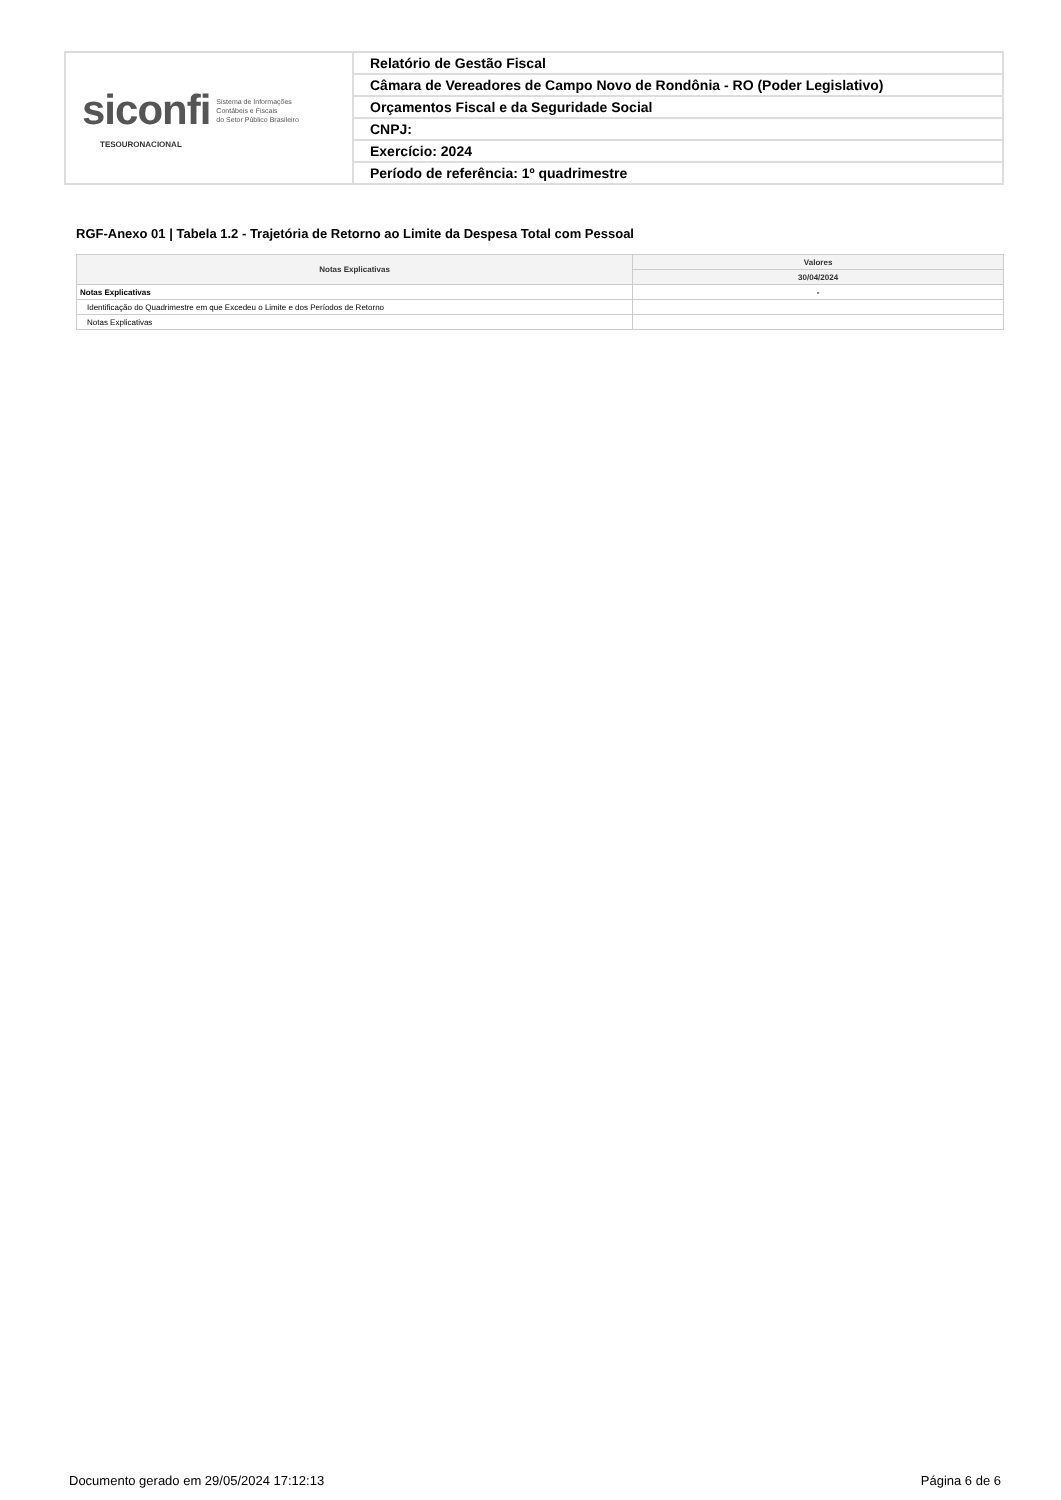| siconfi Sistema de Informações Contábeis e Fiscais do Setor Público Brasileiro TESOURONACIONAL | Relatório de Gestão Fiscal |
| | Câmara de Vereadores de Campo Novo de Rondônia - RO (Poder Legislativo) |
| | Orçamentos Fiscal e da Seguridade Social |
| | CNPJ: |
| | Exercício: 2024 |
| | Período de referência: 1º quadrimestre |
RGF-Anexo 01 | Tabela 1.2 - Trajetória de Retorno ao Limite da Despesa Total com Pessoal
| Notas Explicativas | Valores |
| --- | --- |
| | 30/04/2024 |
| Notas Explicativas | - |
| Identificação do Quadrimestre em que Excedeu o Limite e dos Períodos de Retorno | |
| Notas Explicativas | |
Documento gerado em 29/05/2024 17:12:13 Página 6 de 6